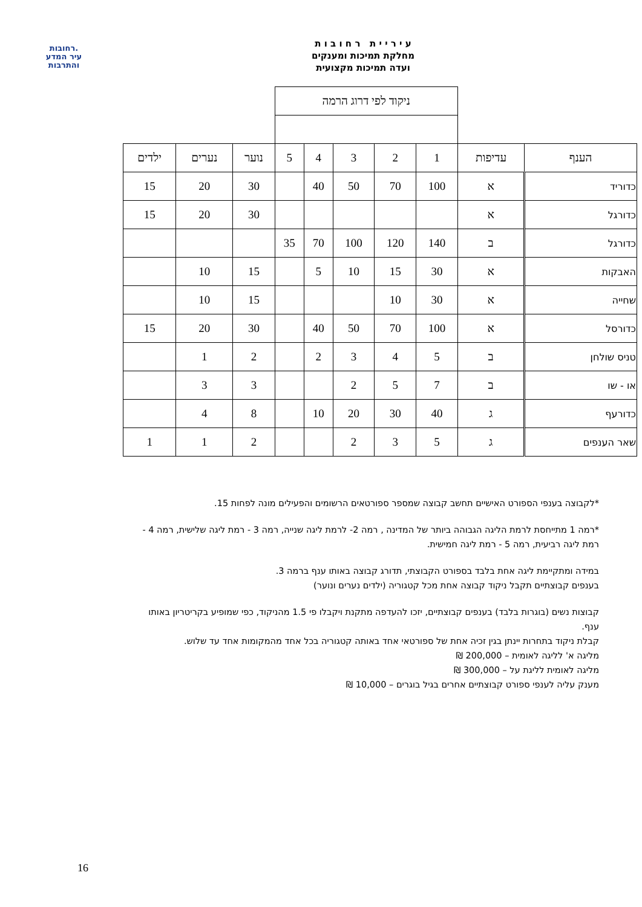רחובות.
עיר המדע
והתרבות
ע י ר י י ת ר ח ו ב ו ת
מחלקת תמיכות ומענקים
ועדה תמיכות מקצועית
| | | ניקוד לפי דרוג הרמה | | | | | | | |
| הענף | עדיפות | 1 | 2 | 3 | 4 | 5 | נוער | נערים | ילדים |
| כדוריד | א | 100 | 70 | 50 | 40 | | 30 | 20 | 15 |
| כדורגל | א | | | | | | 30 | 20 | 15 |
| כדורגל | ב | 140 | 120 | 100 | 70 | 35 | | | |
| האבקות | א | 30 | 15 | 10 | 5 | | 15 | 10 | |
| שחייה | א | 30 | 10 | | | | 15 | 10 | |
| כדורסל | א | 100 | 70 | 50 | 40 | | 30 | 20 | 15 |
| טניס שולחן | ב | 5 | 4 | 3 | 2 | | 2 | 1 | |
| או - שו | ב | 7 | 5 | 2 | | | 3 | 3 | |
| כדורעף | ג | 40 | 30 | 20 | 10 | | 8 | 4 | |
| שאר הענפים | ג | 5 | 3 | 2 | | | 2 | 1 | 1 |
*לקבוצה בענפי הספורט האישיים תחשב קבוצה שמספר ספורטאים הרשומים והפעילים מונה לפחות 15.
*רמה 1 מתייחסת לרמת הליגה הגבוהה ביותר של המדינה , רמה 2- לרמת ליגה שנייה, רמה 3 - רמת ליגה שלישית, רמה 4 - רמת ליגה רביעית, רמה 5 - רמת ליגה חמישית.
במידה ומתקיימת ליגה אחת בלבד בספורט הקבוצתי, תדורג קבוצה באותו ענף ברמה 3.
בענפים קבוצתיים תקבל ניקוד קבוצה אחת מכל קטגוריה (ילדים נערים ונוער)
קבוצות נשים (בוגרות בלבד) בענפים קבוצתיים, יזכו להעדפה מתקנת ויקבלו פי 1.5 מהניקוד, כפי שמופיע בקריטריון באותו ענף.
קבלת ניקוד בתחרות יינתן בגין זכיה אחת של ספורטאי אחד באותה קטגוריה בכל אחד מהמקומות אחד עד שלוש.
מליגה א' לליגה לאומית – 200,000 ₪
מליגה לאומית לליגת על – 300,000 ₪
מענק עליה לענפי ספורט קבוצתיים אחרים בגיל בוגרים – 10,000 ₪
16